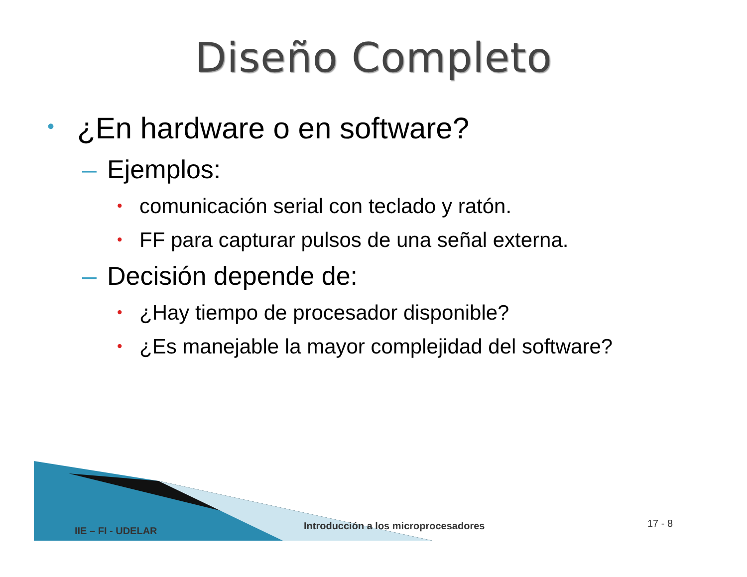Diseño Completo
• ¿En hardware o en software?
– Ejemplos:
• comunicación serial con teclado y ratón.
• FF para capturar pulsos de una señal externa.
– Decisión depende de:
• ¿Hay tiempo de procesador disponible?
• ¿Es manejable la mayor complejidad del software?
IIE – FI - UDELAR
Introducción a los microprocesadores
17 - 8